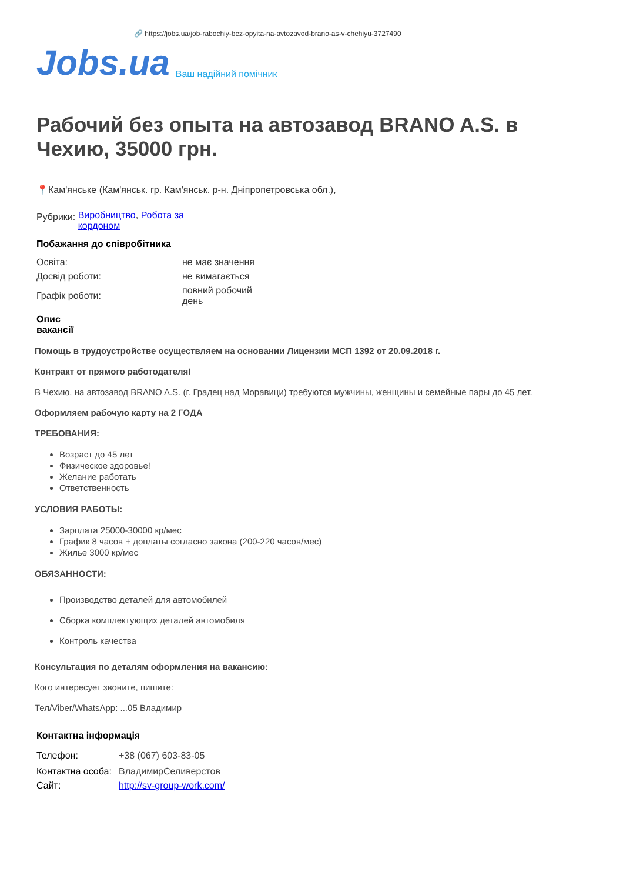🔗 https://jobs.ua/job-rabochiy-bez-opyita-na-avtozavod-brano-as-v-chehiyu-3727490
Jobs.ua Ваш надійний помічник
Рабочий без опыта на автозавод BRANO A.S. в Чехию, 35000 грн.
📍Кам'янське (Кам'янськ. гр. Кам'янськ. р-н. Дніпропетровська обл.),
| Рубрики: | Виробництво , Робота за кордоном |
Побажання до співробітника
| Освіта: | не має значення |
| Досвід роботи: | не вимагається |
| Графік роботи: | повний робочий день |
Опис вакансії
Помощь в трудоустройстве осуществляем на основании Лицензии МСП 1392 от 20.09.2018 г.
Контракт от прямого работодателя!
В Чехию, на автозавод BRANO A.S. (г. Градец над Моравици) требуются мужчины, женщины и семейные пары до 45 лет.
Оформляем рабочую карту на 2 ГОДА
ТРЕБОВАНИЯ:
Возраст до 45 лет
Физическое здоровье!
Желание работать
Ответственность
УСЛОВИЯ РАБОТЫ:
Зарплата 25000-30000 кр/мес
График 8 часов + доплаты согласно закона (200-220 часов/мес)
Жилье 3000 кр/мес
ОБЯЗАННОСТИ:
Производство деталей для автомобилей
Сборка комплектующих деталей автомобиля
Контроль качества
Консультация по деталям оформления на вакансию:
Кого интересует звоните, пишите:
Тел/Viber/WhatsApp: ...05 Владимир
Контактна інформація
| Телефон: | +38 (067) 603-83-05 |
| Контактна особа: | ВладимирСеливерстов |
| Сайт: | http://sv-group-work.com/ |